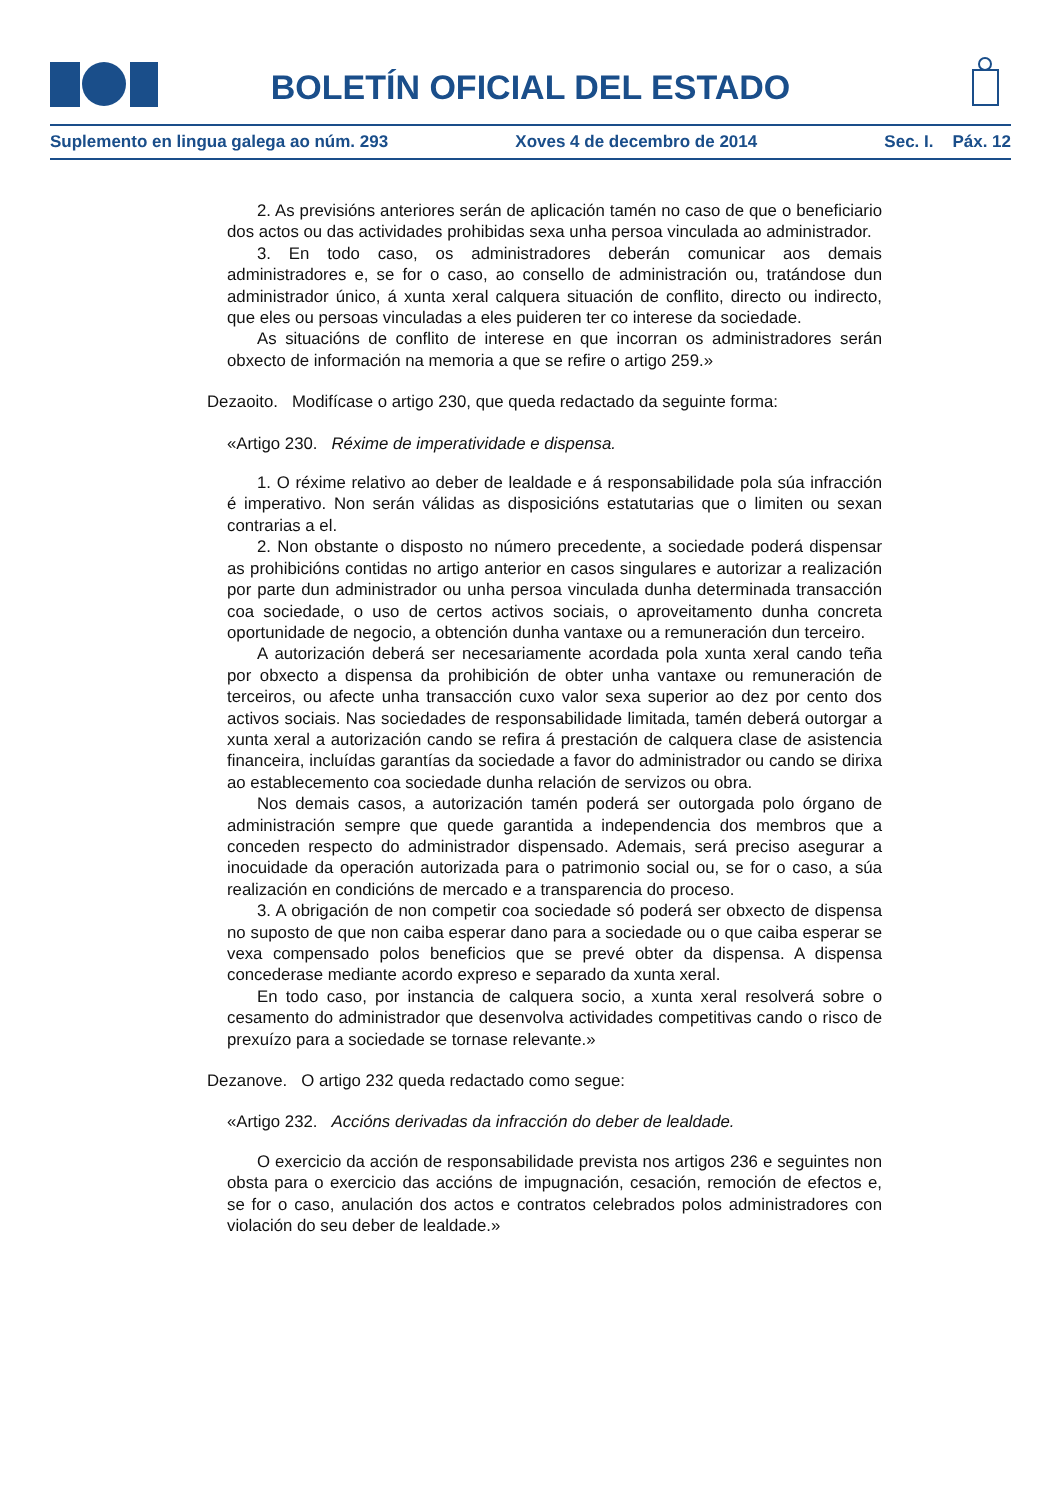BOLETÍN OFICIAL DEL ESTADO
Suplemento en lingua galega ao núm. 293 Xoves 4 de decembro de 2014 Sec. I. Páx. 12
2. As previsións anteriores serán de aplicación tamén no caso de que o beneficiario dos actos ou das actividades prohibidas sexa unha persoa vinculada ao administrador.
3. En todo caso, os administradores deberán comunicar aos demais administradores e, se for o caso, ao consello de administración ou, tratándose dun administrador único, á xunta xeral calquera situación de conflito, directo ou indirecto, que eles ou persoas vinculadas a eles puideren ter co interese da sociedade.
As situacións de conflito de interese en que incorran os administradores serán obxecto de información na memoria a que se refire o artigo 259.»
Dezaoito. Modifícase o artigo 230, que queda redactado da seguinte forma:
«Artigo 230. Réxime de imperatividade e dispensa.
1. O réxime relativo ao deber de lealdade e á responsabilidade pola súa infracción é imperativo. Non serán válidas as disposicións estatutarias que o limiten ou sexan contrarias a el.
2. Non obstante o disposto no número precedente, a sociedade poderá dispensar as prohibicións contidas no artigo anterior en casos singulares e autorizar a realización por parte dun administrador ou unha persoa vinculada dunha determinada transacción coa sociedade, o uso de certos activos sociais, o aproveitamento dunha concreta oportunidade de negocio, a obtención dunha vantaxe ou a remuneración dun terceiro.
A autorización deberá ser necesariamente acordada pola xunta xeral cando teña por obxecto a dispensa da prohibición de obter unha vantaxe ou remuneración de terceiros, ou afecte unha transacción cuxo valor sexa superior ao dez por cento dos activos sociais. Nas sociedades de responsabilidade limitada, tamén deberá outorgar a xunta xeral a autorización cando se refira á prestación de calquera clase de asistencia financeira, incluídas garantías da sociedade a favor do administrador ou cando se dirixa ao establecemento coa sociedade dunha relación de servizos ou obra.
Nos demais casos, a autorización tamén poderá ser outorgada polo órgano de administración sempre que quede garantida a independencia dos membros que a conceden respecto do administrador dispensado. Ademais, será preciso asegurar a inocuidade da operación autorizada para o patrimonio social ou, se for o caso, a súa realización en condicións de mercado e a transparencia do proceso.
3. A obrigación de non competir coa sociedade só poderá ser obxecto de dispensa no suposto de que non caiba esperar dano para a sociedade ou o que caiba esperar se vexa compensado polos beneficios que se prevé obter da dispensa. A dispensa concederase mediante acordo expreso e separado da xunta xeral.
En todo caso, por instancia de calquera socio, a xunta xeral resolverá sobre o cesamento do administrador que desenvolva actividades competitivas cando o risco de prexuízo para a sociedade se tornase relevante.»
Dezanove. O artigo 232 queda redactado como segue:
«Artigo 232. Accións derivadas da infracción do deber de lealdade.
O exercicio da acción de responsabilidade prevista nos artigos 236 e seguintes non obsta para o exercicio das accións de impugnación, cesación, remoción de efectos e, se for o caso, anulación dos actos e contratos celebrados polos administradores con violación do seu deber de lealdade.»